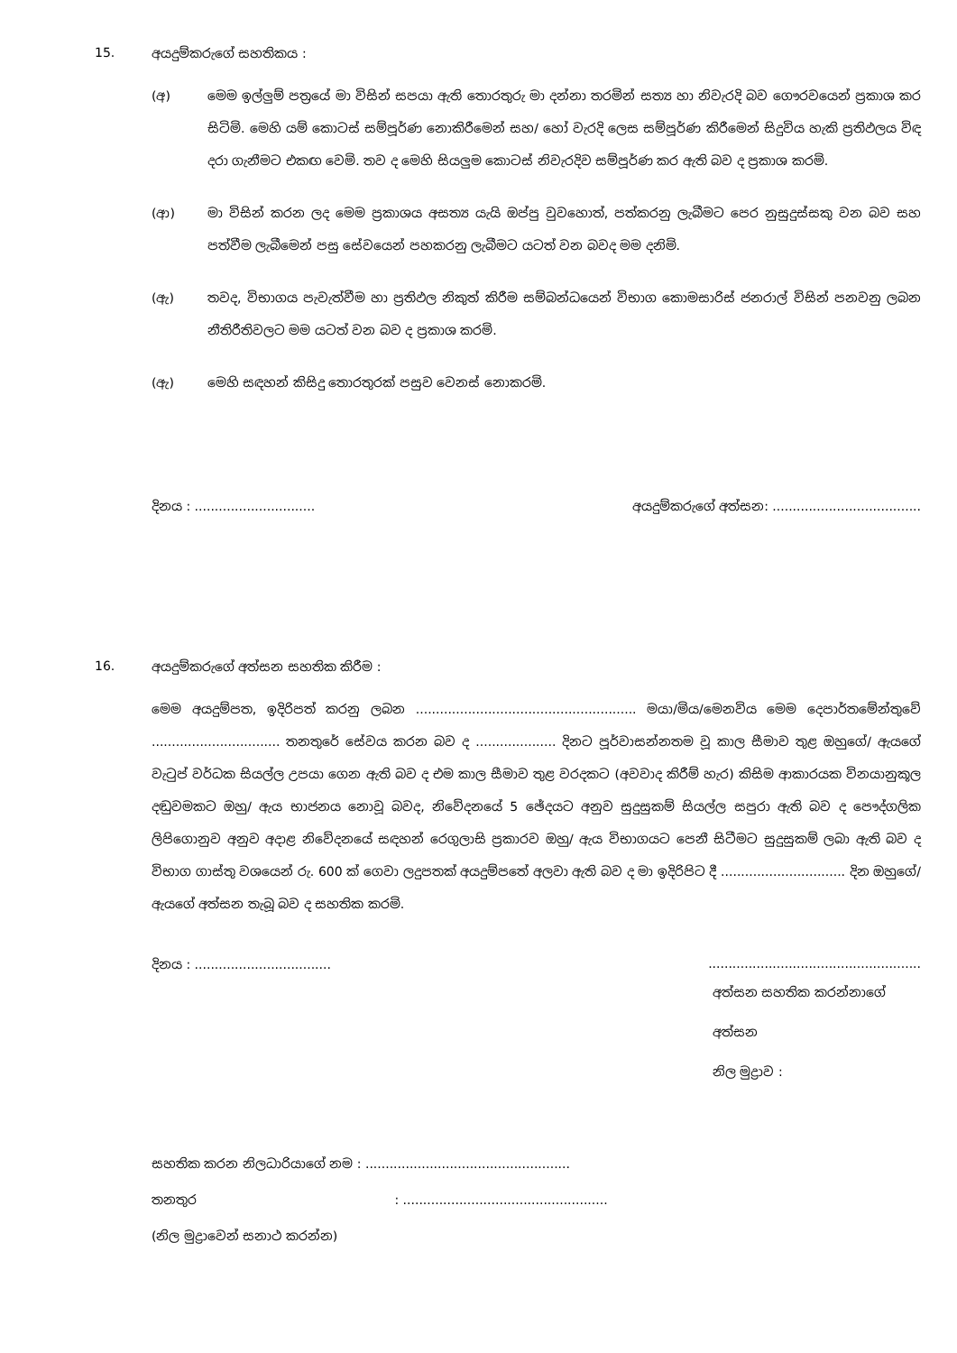15. අයදුම්කරුගේ සහතිකය :
(අ) මෙම ඉල්ලුම් පත්‍රයේ මා විසින් සපයා ඇති තොරතුරු මා දන්නා තරමින් සත්‍ය හා නිවැරදි බව ගෞරවයෙන් ප්‍රකාශ කර සිටිමි. මෙහි යම් කොටස් සම්පූර්ණ නොකිරීමෙන් සහ/ හෝ වැරදි ලෙස සම්පූර්ණ කිරීමෙන් සිදුවිය හැකි ප්‍රතිඵලය විඳ දරා ගැනීමට එකඟ වෙමි. තව ද මෙහි සියලුම කොටස් නිවැරදිව සම්පූර්ණ කර ඇති බව ද ප්‍රකාශ කරමි.
(ආ) මා විසින් කරන ලද මෙම ප්‍රකාශය අසත්‍ය යැයි ඔප්පු වුවහොත්, පත්කරනු ලැබීමට පෙර නුසුදුස්සකු වන බව සහ පත්වීම ලැබීමෙන් පසු සේවයෙන් පහකරනු ලැබීමට යටත් වන බවද මම දනිමි.
(ඇ) තවද, විභාගය පැවැත්වීම හා ප්‍රතිඵල නිකුත් කිරීම සම්බන්ධයෙන් විභාග කොමසාරිස් ජනරාල් විසින් පනවනු ලබන නීතිරීතිවලට මම යටත් වන බව ද ප්‍රකාශ කරමි.
(ඇ) මෙහි සඳහන් කිසිදු තොරතුරක් පසුව වෙනස් නොකරමි.
දිනය : .............................. අයදුම්කරුගේ අත්සන: .....................................
16. අයදුම්කරුගේ අත්සන සහතික කිරීම :
මෙම අයදුම්පත, ඉදිරිපත් කරනු ලබන ....................................................... මයා/මිය/මෙනවිය මෙම දෙපාර්තමේන්තුවේ ................................ තනතුරේ සේවය කරන බව ද .................... දිනට පූර්වාසන්නතම වූ කාල සීමාව තුළ ඔහුගේ/ ඇයගේ වැටුප් වර්ධක සියල්ල උපයා ගෙන ඇති බව ද එම කාල සීමාව තුළ වරදකට (අවවාද කිරීම් හැර) කිසිම ආකාරයක විනයානුකූල දඬුවමකට ඔහු/ ඇය භාජනය නොවූ බවද, නිවේදනයේ 5 ඡේදයට අනුව සුදුසුකම් සියල්ල සපුරා ඇති බව ද පෞද්ගලික ලිපිගොනුව අනුව අදාළ නිවේදනයේ සඳහන් රෙගුලාසි ප්‍රකාරව ඔහු/ ඇය විභාගයට පෙනී සිටීමට සුදුසුකම් ලබා ඇති බව ද විභාග ගාස්තු වශයෙන් රු. 600 ක් ගෙවා ලදුපතක් අයදුම්පතේ අලවා ඇති බව ද මා ඉදිරිපිට දී ............................... දින ඔහුගේ/ ඇයගේ අත්සන තැබූ බව ද සහතික කරමි.
දිනය : .......................................................................................
අත්සන සහතික කරන්නාගේ අත්සන
නිල මුද්‍රාව :
සහතික කරන නිලධාරියාගේ නම : ...................................................
තනතුර : ...................................................
(නිල මුද්‍රාවෙන් සනාථ කරන්න)